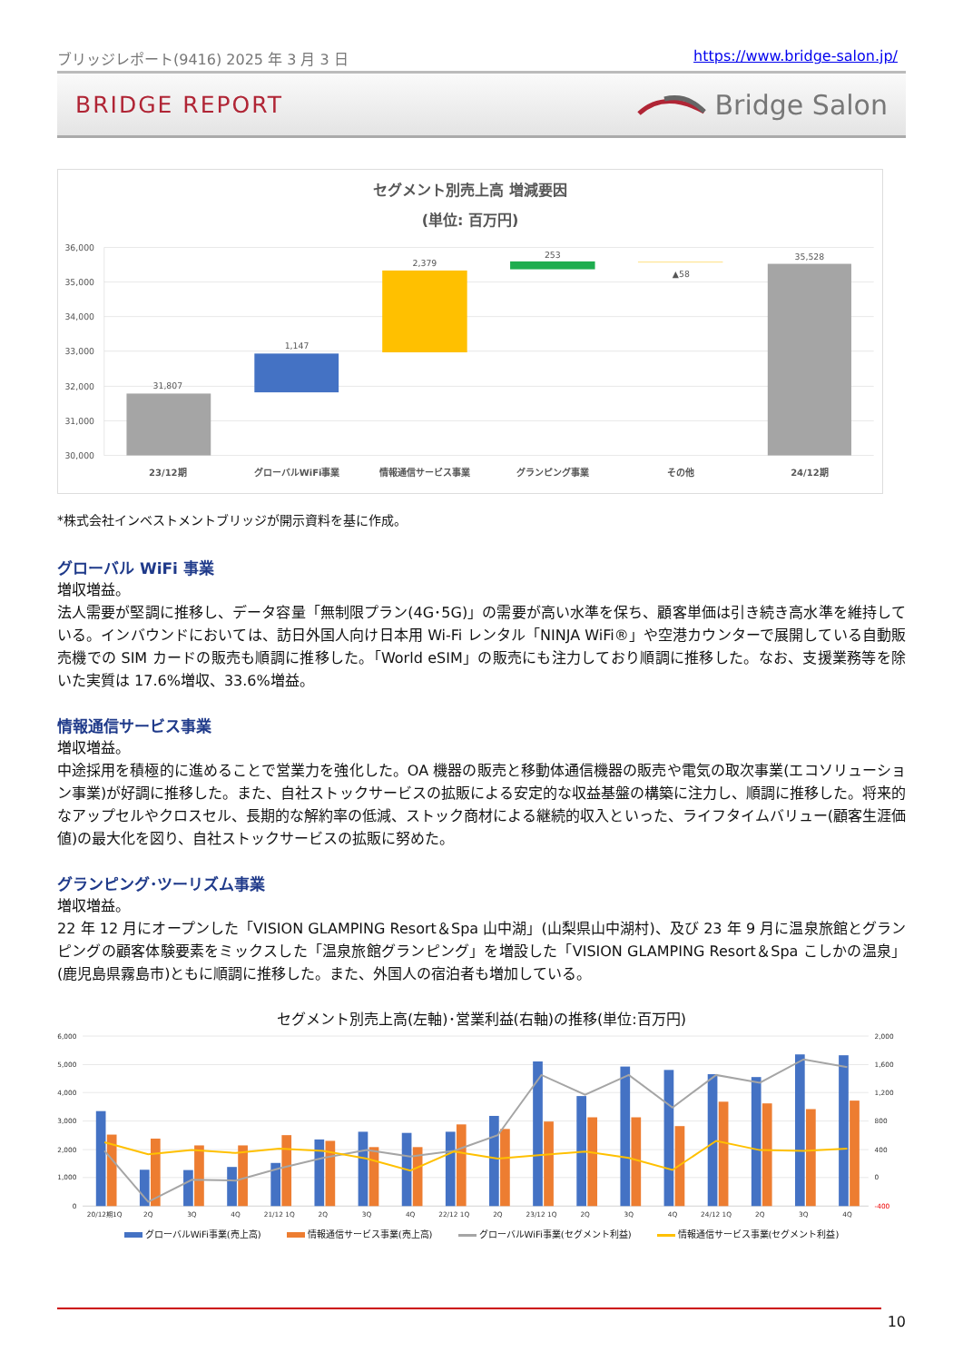ブリッジレポート(9416) 2025 年 3 月 3 日 https://www.bridge-salon.jp/
BRIDGE REPORT Bridge Salon
セグメント別売上高 増減要因
(単位: 百万円)
36,000
35,000
34,000
33,000
32,000
31,000
30,000
31,807
1,147
2,379
253
▲58
35,528
23/12期
グローバルWiFi事業
情報通信サービス事業
グランピング事業
その他
24/12期
*株式会社インベストメントブリッジが開示資料を基に作成。
グローバル WiFi 事業
増収増益。
法人需要が堅調に推移し、データ容量「無制限プラン(4G･5G)」の需要が高い水準を保ち、顧客単価は引き続き高水準を維持している。インバウンドにおいては、訪日外国人向け日本用 Wi-Fi レンタル「NINJA WiFi®」や空港カウンターで展開している自動販売機での SIM カードの販売も順調に推移した。「World eSIM」の販売にも注力しており順調に推移した。なお、支援業務等を除いた実質は 17.6%増収、33.6%増益。
情報通信サービス事業
増収増益。
中途採用を積極的に進めることで営業力を強化した。OA 機器の販売と移動体通信機器の販売や電気の取次事業(エコソリューション事業)が好調に推移した。また、自社ストックサービスの拡販による安定的な収益基盤の構築に注力し、順調に推移した。将来的なアップセルやクロスセル、長期的な解約率の低減、ストック商材による継続的収入といった、ライフタイムバリュー(顧客生涯価値)の最大化を図り、自社ストックサービスの拡販に努めた。
グランピング･ツーリズム事業
増収増益。
22 年 12 月にオープンした「VISION GLAMPING Resort＆Spa 山中湖」(山梨県山中湖村)、及び 23 年 9 月に温泉旅館とグランピングの顧客体験要素をミックスした「温泉旅館グランピング」を増設した「VISION GLAMPING Resort＆Spa こしかの温泉」(鹿児島県霧島市)ともに順調に推移した。また、外国人の宿泊者も増加している。
セグメント別売上高(左軸)･営業利益(右軸)の推移(単位:百万円)
6,000
5,000
4,000
3,000
2,000
1,000
0
2,000
1,600
1,200
800
400
0
-400
20/12期1Q
2Q
3Q
4Q
21/12 1Q
2Q
3Q
4Q
22/12 1Q
2Q
23/12 1Q
2Q
3Q
4Q
24/12 1Q
2Q
3Q
4Q
グローバルWiFi事業(売上高) 情報通信サービス事業(売上高) グローバルWiFi事業(セグメント利益) 情報通信サービス事業(セグメント利益)
10